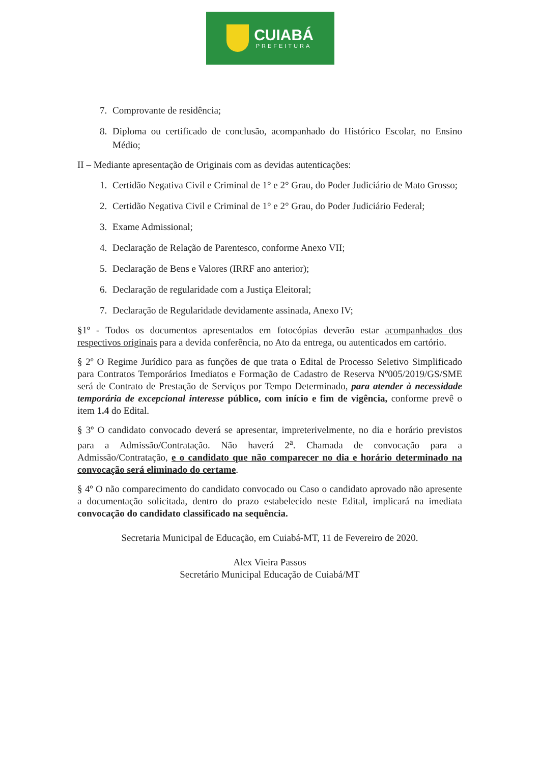CUIABÁ
PREFEITURA
7. Comprovante de residência;
8. Diploma ou certificado de conclusão, acompanhado do Histórico Escolar, no Ensino Médio;
II – Mediante apresentação de Originais com as devidas autenticações:
1. Certidão Negativa Civil e Criminal de 1° e 2° Grau, do Poder Judiciário de Mato Grosso;
2. Certidão Negativa Civil e Criminal de 1° e 2° Grau, do Poder Judiciário Federal;
3. Exame Admissional;
4. Declaração de Relação de Parentesco, conforme Anexo VII;
5. Declaração de Bens e Valores (IRRF ano anterior);
6. Declaração de regularidade com a Justiça Eleitoral;
7. Declaração de Regularidade devidamente assinada, Anexo IV;
§1º - Todos os documentos apresentados em fotocópias deverão estar acompanhados dos respectivos originais para a devida conferência, no Ato da entrega, ou autenticados em cartório.
§ 2º O Regime Jurídico para as funções de que trata o Edital de Processo Seletivo Simplificado para Contratos Temporários Imediatos e Formação de Cadastro de Reserva Nº005/2019/GS/SME será de Contrato de Prestação de Serviços por Tempo Determinado, para atender à necessidade temporária de excepcional interesse público, com início e fim de vigência, conforme prevê o item 1.4 do Edital.
§ 3º O candidato convocado deverá se apresentar, impreterivelmente, no dia e horário previstos para a Admissão/Contratação. Não haverá 2<sup>a</sup>. Chamada de convocação para a Admissão/Contratação, e o candidato que não comparecer no dia e horário determinado na convocação será eliminado do certame.
§ 4º O não comparecimento do candidato convocado ou Caso o candidato aprovado não apresente a documentação solicitada, dentro do prazo estabelecido neste Edital, implicará na imediata convocação do candidato classificado na sequência.
Secretaria Municipal de Educação, em Cuiabá-MT, 11 de Fevereiro de 2020.
Alex Vieira Passos
Secretário Municipal Educação de Cuiabá/MT